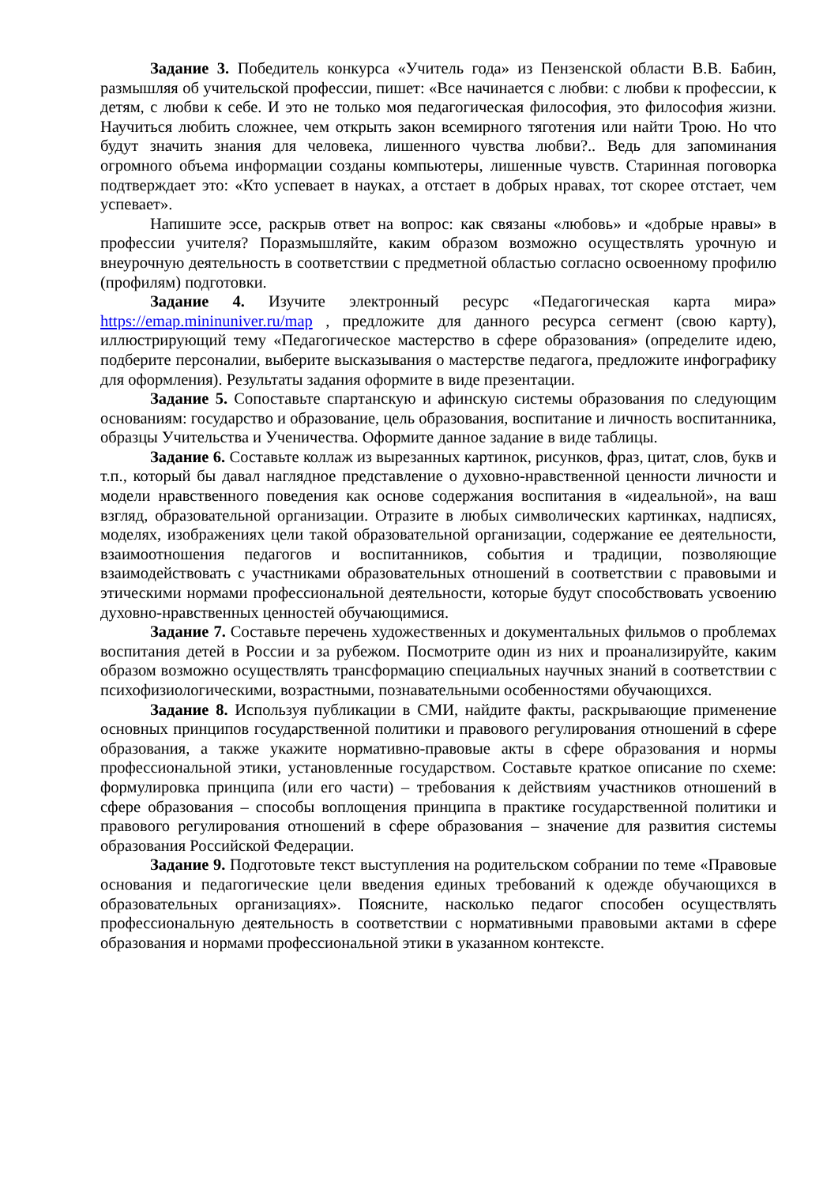Задание 3. Победитель конкурса «Учитель года» из Пензенской области В.В. Бабин, размышляя об учительской профессии, пишет: «Все начинается с любви: с любви к профессии, к детям, с любви к себе. И это не только моя педагогическая философия, это философия жизни. Научиться любить сложнее, чем открыть закон всемирного тяготения или найти Трою. Но что будут значить знания для человека, лишенного чувства любви?.. Ведь для запоминания огромного объема информации созданы компьютеры, лишенные чувств. Старинная поговорка подтверждает это: «Кто успевает в науках, а отстает в добрых нравах, тот скорее отстает, чем успевает».
Напишите эссе, раскрыв ответ на вопрос: как связаны «любовь» и «добрые нравы» в профессии учителя? Поразмышляйте, каким образом возможно осуществлять урочную и внеурочную деятельность в соответствии с предметной областью согласно освоенному профилю (профилям) подготовки.
Задание 4. Изучите электронный ресурс «Педагогическая карта мира» https://emap.mininuniver.ru/map , предложите для данного ресурса сегмент (свою карту), иллюстрирующий тему «Педагогическое мастерство в сфере образования» (определите идею, подберите персоналии, выберите высказывания о мастерстве педагога, предложите инфографику для оформления). Результаты задания оформите в виде презентации.
Задание 5. Сопоставьте спартанскую и афинскую системы образования по следующим основаниям: государство и образование, цель образования, воспитание и личность воспитанника, образцы Учительства и Ученичества. Оформите данное задание в виде таблицы.
Задание 6. Составьте коллаж из вырезанных картинок, рисунков, фраз, цитат, слов, букв и т.п., который бы давал наглядное представление о духовно-нравственной ценности личности и модели нравственного поведения как основе содержания воспитания в «идеальной», на ваш взгляд, образовательной организации. Отразите в любых символических картинках, надписях, моделях, изображениях цели такой образовательной организации, содержание ее деятельности, взаимоотношения педагогов и воспитанников, события и традиции, позволяющие взаимодействовать с участниками образовательных отношений в соответствии с правовыми и этическими нормами профессиональной деятельности, которые будут способствовать усвоению духовно-нравственных ценностей обучающимися.
Задание 7. Составьте перечень художественных и документальных фильмов о проблемах воспитания детей в России и за рубежом. Посмотрите один из них и проанализируйте, каким образом возможно осуществлять трансформацию специальных научных знаний в соответствии с психофизиологическими, возрастными, познавательными особенностями обучающихся.
Задание 8. Используя публикации в СМИ, найдите факты, раскрывающие применение основных принципов государственной политики и правового регулирования отношений в сфере образования, а также укажите нормативно-правовые акты в сфере образования и нормы профессиональной этики, установленные государством. Составьте краткое описание по схеме: формулировка принципа (или его части) – требования к действиям участников отношений в сфере образования – способы воплощения принципа в практике государственной политики и правового регулирования отношений в сфере образования – значение для развития системы образования Российской Федерации.
Задание 9. Подготовьте текст выступления на родительском собрании по теме «Правовые основания и педагогические цели введения единых требований к одежде обучающихся в образовательных организациях». Поясните, насколько педагог способен осуществлять профессиональную деятельность в соответствии с нормативными правовыми актами в сфере образования и нормами профессиональной этики в указанном контексте.